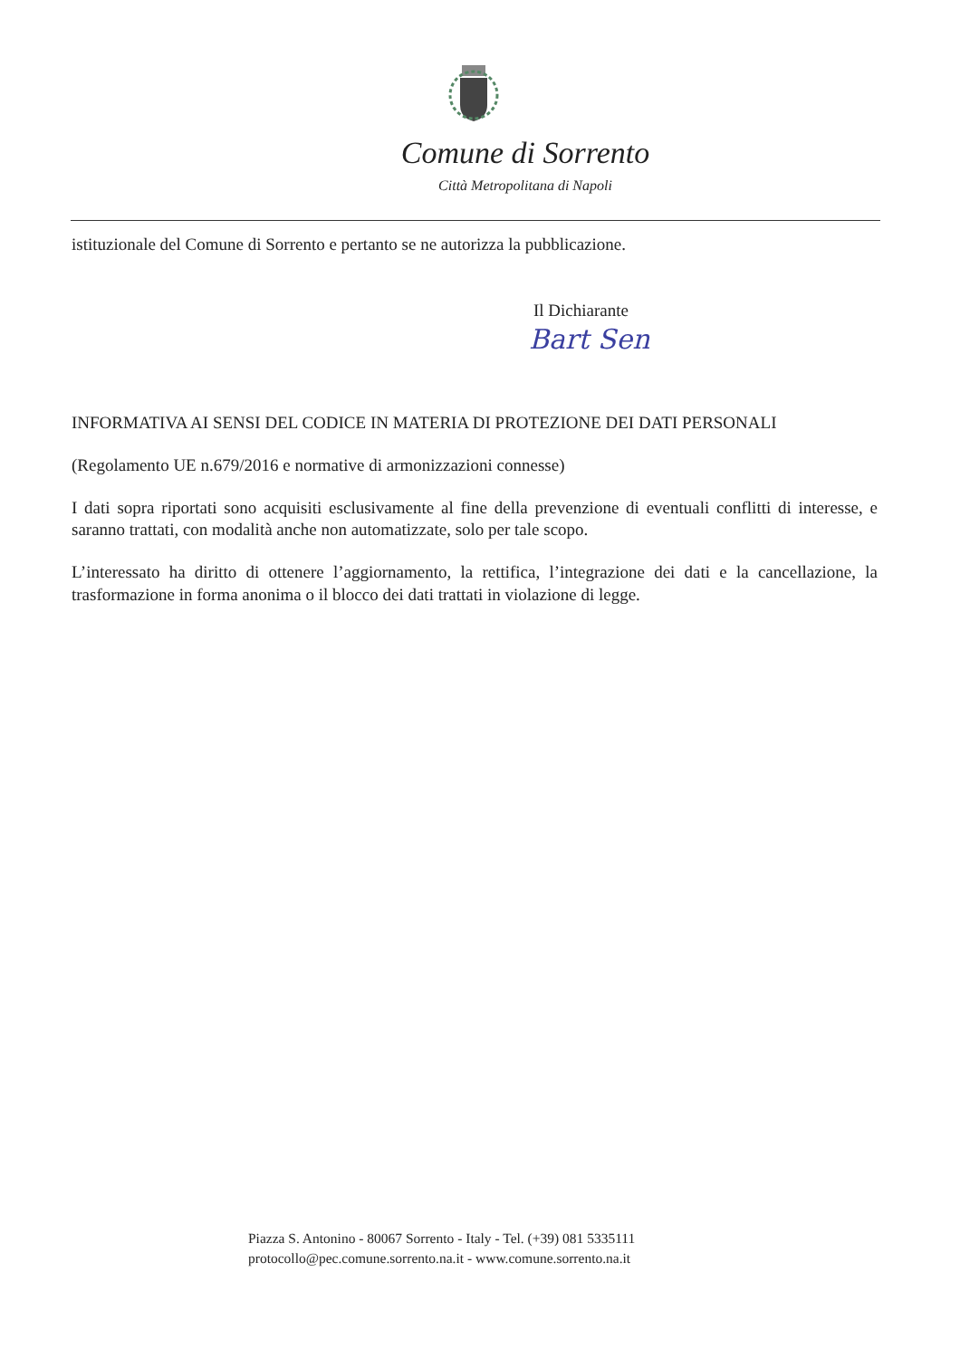Comune di Sorrento
Città Metropolitana di Napoli
istituzionale del Comune di Sorrento e pertanto se ne autorizza la pubblicazione.
Il Dichiarante
Bart Sen
INFORMATIVA AI SENSI DEL CODICE IN MATERIA DI PROTEZIONE DEI DATI PERSONALI
(Regolamento UE n.679/2016 e normative di armonizzazioni connesse)
I dati sopra riportati sono acquisiti esclusivamente al fine della prevenzione di eventuali conflitti di interesse, e saranno trattati, con modalità anche non automatizzate, solo per tale scopo.
L’interessato ha diritto di ottenere l’aggiornamento, la rettifica, l’integrazione dei dati e la cancellazione, la trasformazione in forma anonima o il blocco dei dati trattati in violazione di legge.
Piazza S. Antonino - 80067 Sorrento - Italy - Tel. (+39) 081 5335111
protocollo@pec.comune.sorrento.na.it - www.comune.sorrento.na.it